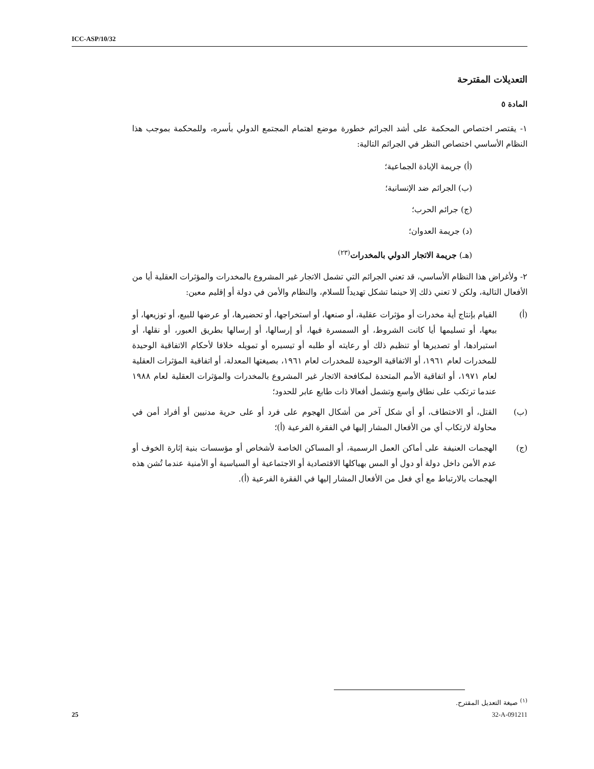ICC-ASP/10/32
التعديلات المقترحة
المادة ٥
١- يقتصر اختصاص المحكمة على أشد الجرائم خطورة موضع اهتمام المجتمع الدولي بأسره، وللمحكمة بموجب هذا النظام الأساسي اختصاص النظر في الجرائم التالية:
(أ) جريمة الإبادة الجماعية؛
(ب) الجرائم ضد الإنسانية؛
(ج) جرائم الحرب؛
(د) جريمة العدوان؛
(هـ) جريمة الاتجار الدولي بالمخدرات<sup>(٢٣)</sup>
٢- ولأغراض هذا النظام الأساسي، قد تعني الجرائم التي تشمل الاتجار غير المشروع بالمخدرات والمؤثرات العقلية أيا من الأفعال التالية، ولكن لا تعني ذلك إلا حينما تشكل تهديداً للسلام، والنظام والأمن في دولة أو إقليم معين:
(أ) القيام بإنتاج أية مخدرات أو مؤثرات عقلية، أو صنعها، أو استخراجها، أو تحضيرها، أو عرضها للبيع، أو توزيعها، أو بيعها، أو تسليمها أيا كانت الشروط، أو السمسرة فيها، أو إرسالها، أو إرسالها بطريق العبور، أو نقلها، أو استيرادها، أو تصديرها أو تنظيم ذلك أو رعايته أو طلبه أو تيسيره أو تمويله خلافا لأحكام الاتفاقية الوحيدة للمخدرات لعام ١٩٦١، أو الاتفاقية الوحيدة للمخدرات لعام ١٩٦١، بصيغتها المعدلة، أو اتفاقية المؤثرات العقلية لعام ١٩٧١، أو اتفاقية الأمم المتحدة لمكافحة الاتجار غير المشروع بالمخدرات والمؤثرات العقلية لعام ١٩٨٨ عندما ترتكب على نطاق واسع وتشمل أفعالا ذات طابع عابر للحدود؛
(ب) القتل، أو الاختطاف، أو أي شكل آخر من أشكال الهجوم على فرد أو على حرية مدنيين أو أفراد أمن في محاولة لارتكاب أي من الأفعال المشار إليها في الفقرة الفرعية (أ)؛
(ج) الهجمات العنيفة على أماكن العمل الرسمية، أو المساكن الخاصة لأشخاص أو مؤسسات بنية إثارة الخوف أو عدم الأمن داخل دولة أو دول أو المس بهياكلها الاقتصادية أو الاجتماعية أو السياسية أو الأمنية عندما تُشن هذه الهجمات بالارتباط مع أي فعل من الأفعال المشار إليها في الفقرة الفرعية (أ).
<sup>(١)</sup> صيغة التعديل المقترح.
25 32-A-091211